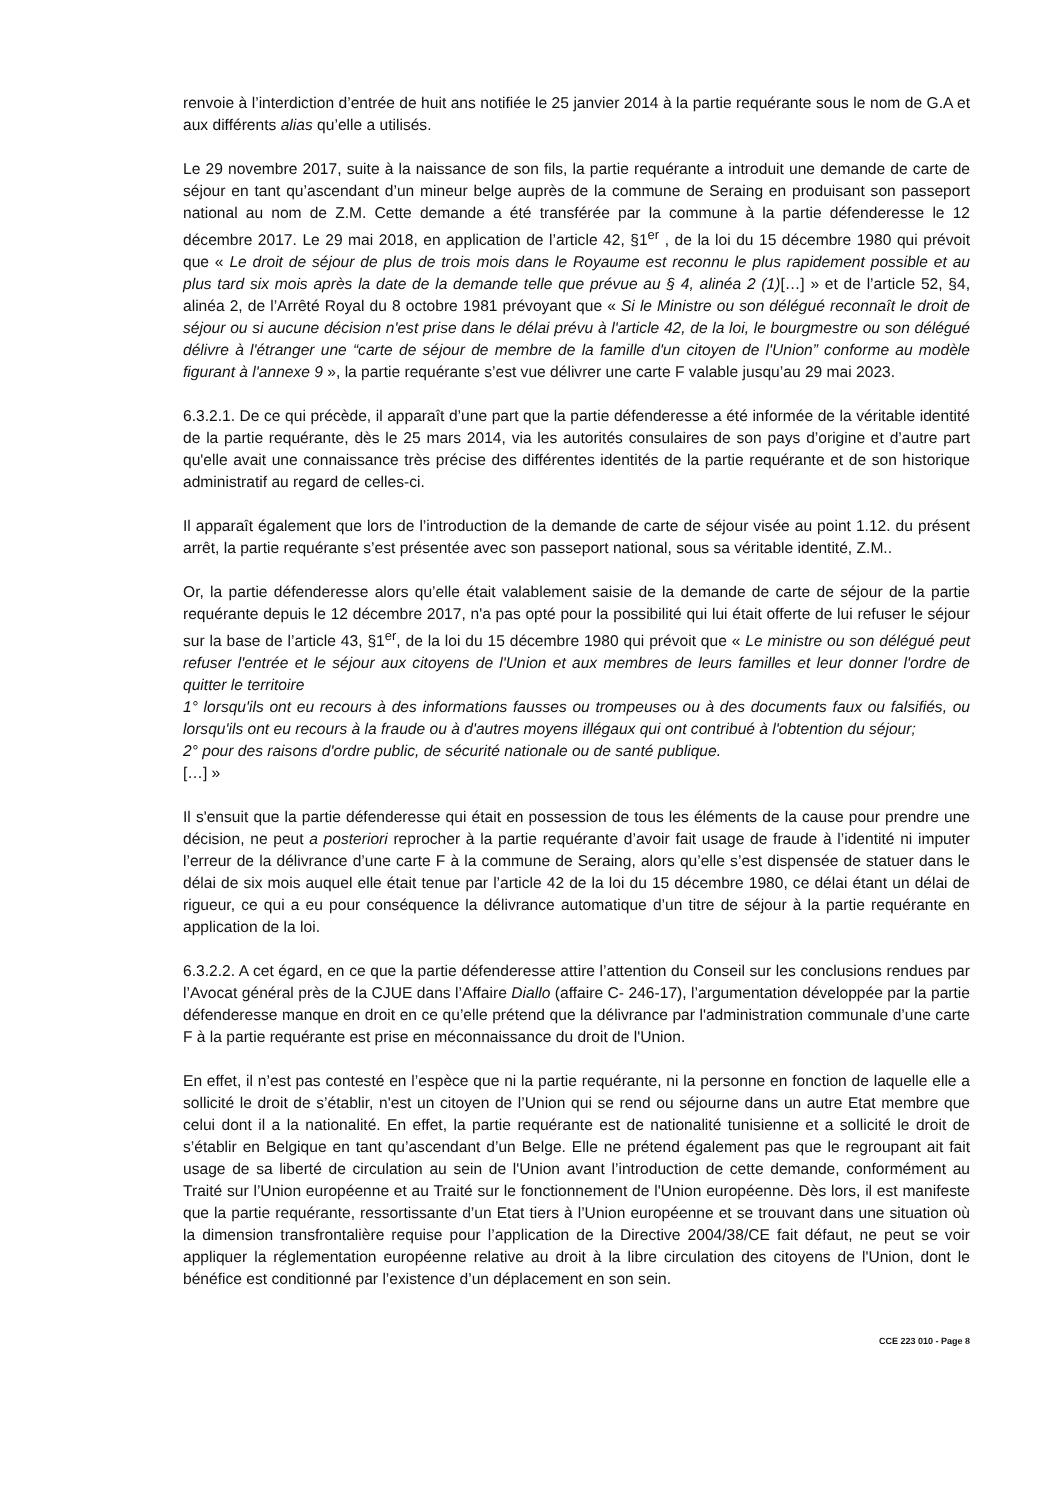renvoie à l’interdiction d’entrée de huit ans notifiée le 25 janvier 2014 à la partie requérante sous le nom de G.A et aux différents alias qu’elle a utilisés.
Le 29 novembre 2017, suite à la naissance de son fils, la partie requérante a introduit une demande de carte de séjour en tant qu’ascendant d’un mineur belge auprès de la commune de Seraing en produisant son passeport national au nom de Z.M. Cette demande a été transférée par la commune à la partie défenderesse le 12 décembre 2017. Le 29 mai 2018, en application de l’article 42, §1<sup>er</sup> , de la loi du 15 décembre 1980 qui prévoit que « Le droit de séjour de plus de trois mois dans le Royaume est reconnu le plus rapidement possible et au plus tard six mois après la date de la demande telle que prévue au § 4, alinéa 2 (1)[…] » et de l’article 52, §4, alinéa 2, de l’Arrêté Royal du 8 octobre 1981 prévoyant que « Si le Ministre ou son délégué reconnaît le droit de séjour ou si aucune décision n'est prise dans le délai prévu à l'article 42, de la loi, le bourgmestre ou son délégué délivre à l'étranger une “carte de séjour de membre de la famille d'un citoyen de l'Union” conforme au modèle figurant à l'annexe 9 », la partie requérante s’est vue délivrer une carte F valable jusqu’au 29 mai 2023.
6.3.2.1. De ce qui précède, il apparaît d’une part que la partie défenderesse a été informée de la véritable identité de la partie requérante, dès le 25 mars 2014, via les autorités consulaires de son pays d’origine et d’autre part qu'elle avait une connaissance très précise des différentes identités de la partie requérante et de son historique administratif au regard de celles-ci.
Il apparaît également que lors de l’introduction de la demande de carte de séjour visée au point 1.12. du présent arrêt, la partie requérante s’est présentée avec son passeport national, sous sa véritable identité, Z.M..
Or, la partie défenderesse alors qu’elle était valablement saisie de la demande de carte de séjour de la partie requérante depuis le 12 décembre 2017, n'a pas opté pour la possibilité qui lui était offerte de lui refuser le séjour sur la base de l’article 43, §1<sup>er</sup>, de la loi du 15 décembre 1980 qui prévoit que « Le ministre ou son délégué peut refuser l'entrée et le séjour aux citoyens de l'Union et aux membres de leurs familles et leur donner l'ordre de quitter le territoire
1° lorsqu'ils ont eu recours à des informations fausses ou trompeuses ou à des documents faux ou falsifiés, ou lorsqu'ils ont eu recours à la fraude ou à d'autres moyens illégaux qui ont contribué à l'obtention du séjour;
2° pour des raisons d'ordre public, de sécurité nationale ou de santé publique.
[…] »
Il s'ensuit que la partie défenderesse qui était en possession de tous les éléments de la cause pour prendre une décision, ne peut a posteriori reprocher à la partie requérante d’avoir fait usage de fraude à l’identité ni imputer l’erreur de la délivrance d’une carte F à la commune de Seraing, alors qu’elle s’est dispensée de statuer dans le délai de six mois auquel elle était tenue par l’article 42 de la loi du 15 décembre 1980, ce délai étant un délai de rigueur, ce qui a eu pour conséquence la délivrance automatique d’un titre de séjour à la partie requérante en application de la loi.
6.3.2.2. A cet égard, en ce que la partie défenderesse attire l’attention du Conseil sur les conclusions rendues par l’Avocat général près de la CJUE dans l’Affaire Diallo (affaire C- 246-17), l’argumentation développée par la partie défenderesse manque en droit en ce qu’elle prétend que la délivrance par l'administration communale d’une carte F à la partie requérante est prise en méconnaissance du droit de l'Union.
En effet, il n’est pas contesté en l’espèce que ni la partie requérante, ni la personne en fonction de laquelle elle a sollicité le droit de s’établir, n'est un citoyen de l’Union qui se rend ou séjourne dans un autre Etat membre que celui dont il a la nationalité. En effet, la partie requérante est de nationalité tunisienne et a sollicité le droit de s’établir en Belgique en tant qu’ascendant d’un Belge. Elle ne prétend également pas que le regroupant ait fait usage de sa liberté de circulation au sein de l'Union avant l’introduction de cette demande, conformément au Traité sur l’Union européenne et au Traité sur le fonctionnement de l'Union européenne. Dès lors, il est manifeste que la partie requérante, ressortissante d’un Etat tiers à l’Union européenne et se trouvant dans une situation où la dimension transfrontalière requise pour l’application de la Directive 2004/38/CE fait défaut, ne peut se voir appliquer la réglementation européenne relative au droit à la libre circulation des citoyens de l'Union, dont le bénéfice est conditionné par l’existence d’un déplacement en son sein.
CCE 223 010 - Page 8